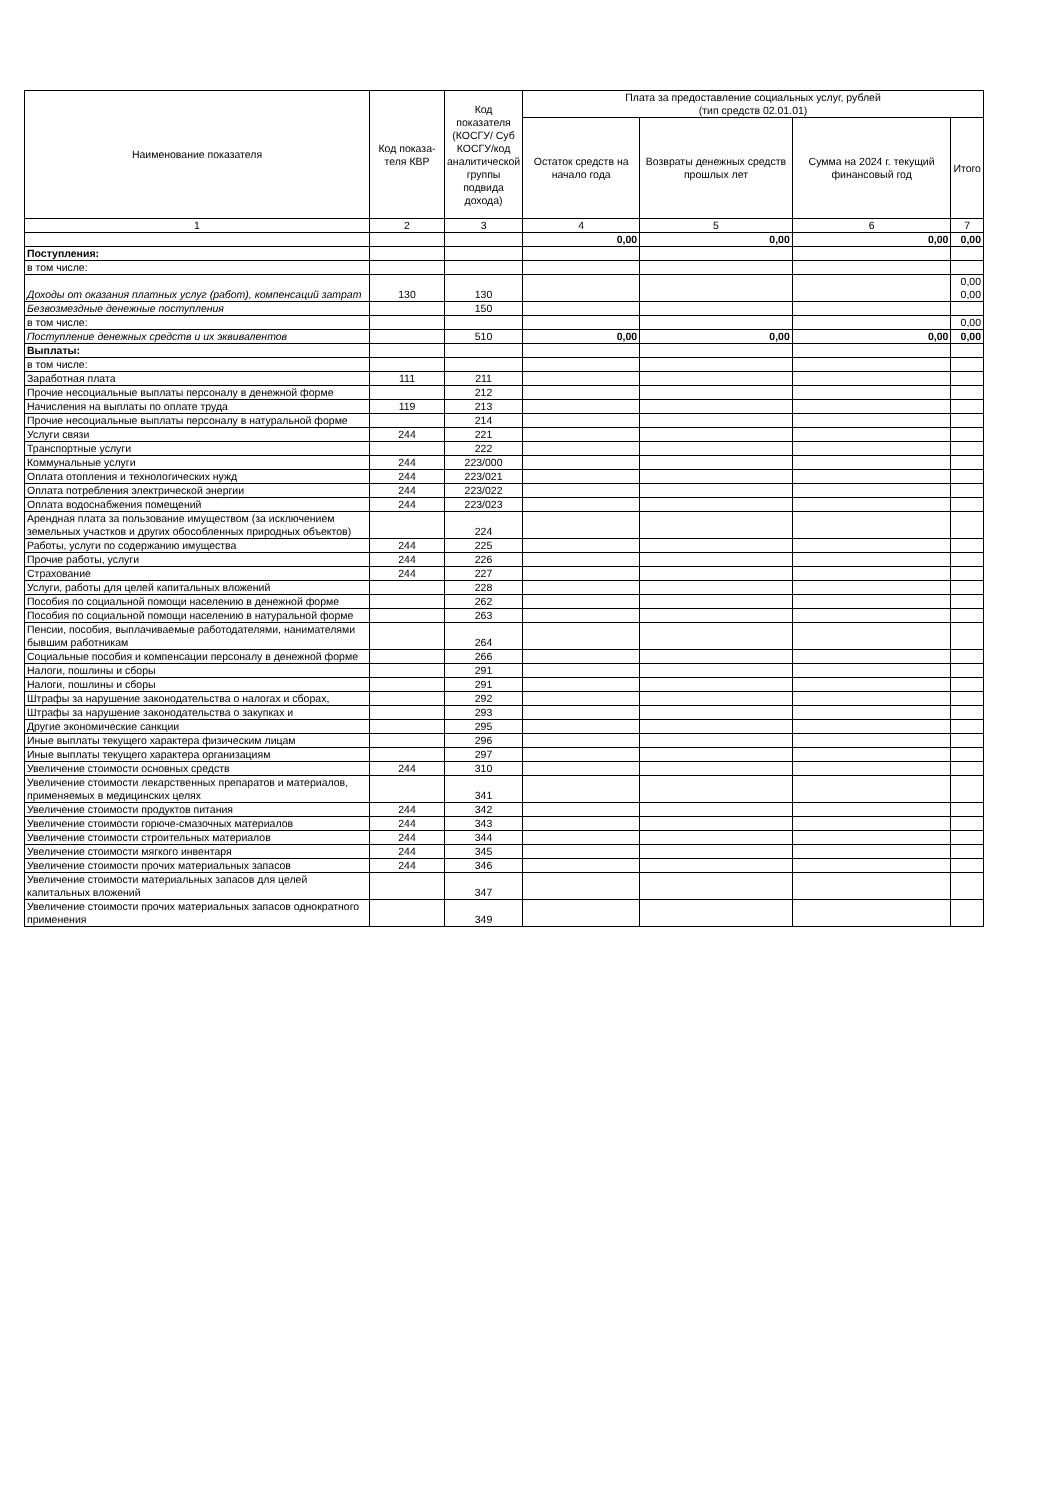| Наименование показателя | Код показа-теля КВР | Код показателя (КОСГУ/ Суб КОСГУ/код аналитической группы подвида дохода) | Плата за предоставление социальных услуг, рублей (тип средств 02.01.01) | | | |
| --- | --- | --- | --- | --- | --- | --- |
| | | | Остаток средств на начало года | Возвраты денежных средств прошлых лет | Сумма на 2024 г. текущий финансовый год | Итого |
| 1 | 2 | 3 | 4 | 5 | 6 | 7 |
| | | | 0,00 | 0,00 | 0,00 | 0,00 |
| Поступления: | | | | | | |
| в том числе: | | | | | | |
| Доходы от оказания платных услуг (работ), компенсаций затрат | 130 | 130 | | | | 0,00 0,00 |
| Безвозмездные денежные поступления | | 150 | | | | |
| в том числе: | | | | | | 0,00 |
| Поступление денежных средств и их эквивалентов | | 510 | 0,00 | 0,00 | 0,00 | 0,00 |
| Выплаты: | | | | | | |
| в том числе: | | | | | | |
| Заработная плата | 111 | 211 | | | | |
| Прочие несоциальные выплаты персоналу в денежной форме | | 212 | | | | |
| Начисления на выплаты по оплате труда | 119 | 213 | | | | |
| Прочие несоциальные выплаты персоналу в натуральной форме | | 214 | | | | |
| Услуги связи | 244 | 221 | | | | |
| Транспортные услуги | | 222 | | | | |
| Коммунальные услуги | 244 | 223/000 | | | | |
| Оплата отопления и технологических нужд | 244 | 223/021 | | | | |
| Оплата потребления электрической энергии | 244 | 223/022 | | | | |
| Оплата водоснабжения помещений | 244 | 223/023 | | | | |
| Арендная плата за пользование имуществом (за исключением земельных участков и других обособленных природных объектов) | | 224 | | | | |
| Работы, услуги по содержанию имущества | 244 | 225 | | | | |
| Прочие работы, услуги | 244 | 226 | | | | |
| Страхование | 244 | 227 | | | | |
| Услуги, работы для целей капитальных вложений | | 228 | | | | |
| Пособия по социальной помощи населению в денежной форме | | 262 | | | | |
| Пособия по социальной помощи населению в натуральной форме | | 263 | | | | |
| Пенсии, пособия, выплачиваемые работодателями, нанимателями бывшим работникам | | 264 | | | | |
| Социальные пособия и компенсации персоналу в денежной форме | | 266 | | | | |
| Налоги, пошлины и сборы | | 291 | | | | |
| Налоги, пошлины и сборы | | 291 | | | | |
| Штрафы за нарушение законодательства о налогах и сборах, | | 292 | | | | |
| Штрафы за нарушение законодательства о закупках и | | 293 | | | | |
| Другие экономические санкции | | 295 | | | | |
| Иные выплаты текущего характера физическим лицам | | 296 | | | | |
| Иные выплаты текущего характера организациям | | 297 | | | | |
| Увеличение стоимости основных средств | 244 | 310 | | | | |
| Увеличение стоимости лекарственных препаратов и материалов, применяемых в медицинских целях | | 341 | | | | |
| Увеличение стоимости продуктов питания | 244 | 342 | | | | |
| Увеличение стоимости горюче-смазочных материалов | 244 | 343 | | | | |
| Увеличение стоимости строительных материалов | 244 | 344 | | | | |
| Увеличение стоимости мягкого инвентаря | 244 | 345 | | | | |
| Увеличение стоимости прочих материальных запасов | 244 | 346 | | | | |
| Увеличение стоимости материальных запасов для целей капитальных вложений | | 347 | | | | |
| Увеличение стоимости прочих материальных запасов однократного применения | | 349 | | | | |